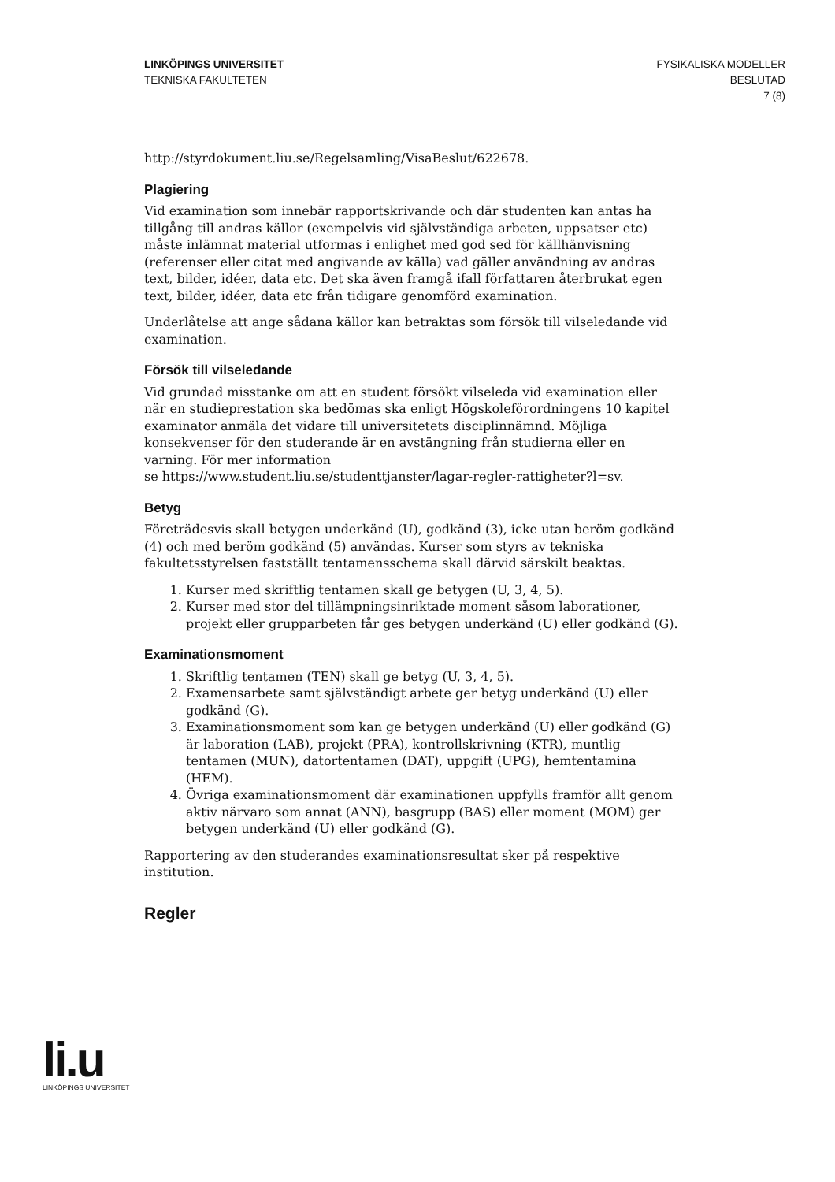LINKÖPINGS UNIVERSITET
TEKNISKA FAKULTETEN
FYSIKALISKA MODELLER
BESLUTAD
7 (8)
http://styrdokument.liu.se/Regelsamling/VisaBeslut/622678.
Plagiering
Vid examination som innebär rapportskrivande och där studenten kan antas ha tillgång till andras källor (exempelvis vid självständiga arbeten, uppsatser etc) måste inlämnat material utformas i enlighet med god sed för källhänvisning (referenser eller citat med angivande av källa) vad gäller användning av andras text, bilder, idéer, data etc. Det ska även framgå ifall författaren återbrukat egen text, bilder, idéer, data etc från tidigare genomförd examination.
Underlåtelse att ange sådana källor kan betraktas som försök till vilseledande vid examination.
Försök till vilseledande
Vid grundad misstanke om att en student försökt vilseleda vid examination eller när en studieprestation ska bedömas ska enligt Högskoleförordningens 10 kapitel examinator anmäla det vidare till universitetets disciplinnämnd. Möjliga konsekvenser för den studerande är en avstängning från studierna eller en varning. För mer information
se https://www.student.liu.se/studenttjanster/lagar-regler-rattigheter?l=sv.
Betyg
Företrädesvis skall betygen underkänd (U), godkänd (3), icke utan beröm godkänd (4) och med beröm godkänd (5) användas. Kurser som styrs av tekniska fakultetsstyrelsen fastställt tentamensschema skall därvid särskilt beaktas.
1. Kurser med skriftlig tentamen skall ge betygen (U, 3, 4, 5).
2. Kurser med stor del tillämpningsinriktade moment såsom laborationer, projekt eller grupparbeten får ges betygen underkänd (U) eller godkänd (G).
Examinationsmoment
1. Skriftlig tentamen (TEN) skall ge betyg (U, 3, 4, 5).
2. Examensarbete samt självständigt arbete ger betyg underkänd (U) eller godkänd (G).
3. Examinationsmoment som kan ge betygen underkänd (U) eller godkänd (G) är laboration (LAB), projekt (PRA), kontrollskrivning (KTR), muntlig tentamen (MUN), datortentamen (DAT), uppgift (UPG), hemtentamina (HEM).
4. Övriga examinationsmoment där examinationen uppfylls framför allt genom aktiv närvaro som annat (ANN), basgrupp (BAS) eller moment (MOM) ger betygen underkänd (U) eller godkänd (G).
Rapportering av den studerandes examinationsresultat sker på respektive institution.
Regler
li.u
LINKÖPINGS UNIVERSITET